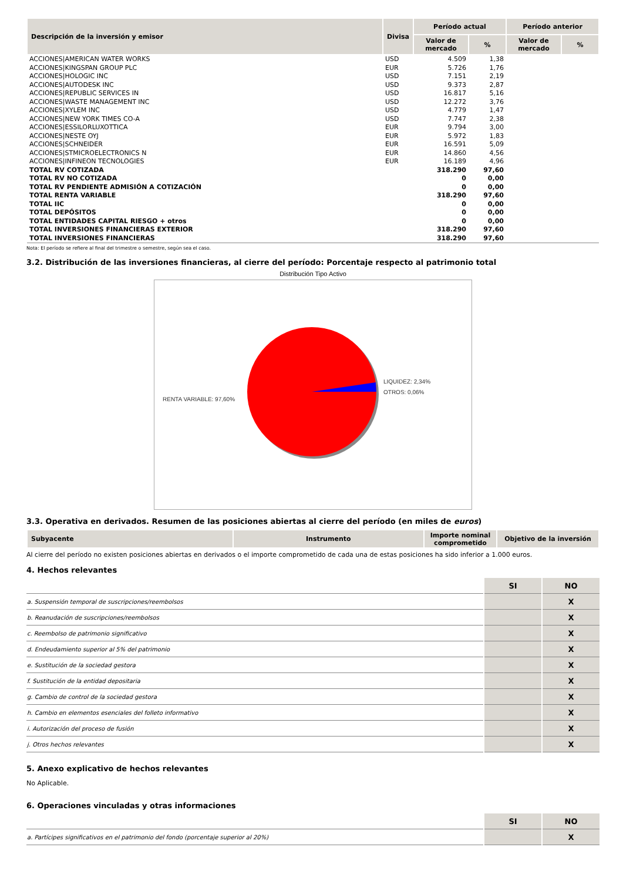| Descripción de la inversión y emisor | Divisa | Período actual | | Período anterior | |
| --- | --- | --- | --- | --- | --- |
| | | Valor de mercado | % | Valor de mercado | % |
| ACCIONES/AMERICAN WATER WORKS | USD | 4.509 | 1,38 | | |
| ACCIONES/KINGSPAN GROUP PLC | EUR | 5.726 | 1,76 | | |
| ACCIONES/HOLOGIC INC | USD | 7.151 | 2,19 | | |
| ACCIONES/AUTODESK INC | USD | 9.373 | 2,87 | | |
| ACCIONES/REPUBLIC SERVICES IN | USD | 16.817 | 5,16 | | |
| ACCIONES/WASTE MANAGEMENT INC | USD | 12.272 | 3,76 | | |
| ACCIONES/XYLEM INC | USD | 4.779 | 1,47 | | |
| ACCIONES/NEW YORK TIMES CO-A | USD | 7.747 | 2,38 | | |
| ACCIONES/ESSILORLUXOTTICA | EUR | 9.794 | 3,00 | | |
| ACCIONES/NESTE OYJ | EUR | 5.972 | 1,83 | | |
| ACCIONES/SCHNEIDER | EUR | 16.591 | 5,09 | | |
| ACCIONES/STMICROELECTRONICS N | EUR | 14.860 | 4,56 | | |
| ACCIONES/INFINEON TECNOLOGIES | EUR | 16.189 | 4,96 | | |
| TOTAL RV COTIZADA | | 318.290 | 97,60 | | |
| TOTAL RV NO COTIZADA | | 0 | 0,00 | | |
| TOTAL RV PENDIENTE ADMISIÓN A COTIZACIÓN | | 0 | 0,00 | | |
| TOTAL RENTA VARIABLE | | 318.290 | 97,60 | | |
| TOTAL IIC | | 0 | 0,00 | | |
| TOTAL DEPÓSITOS | | 0 | 0,00 | | |
| TOTAL ENTIDADES CAPITAL RIESGO + otros | | 0 | 0,00 | | |
| TOTAL INVERSIONES FINANCIERAS EXTERIOR | | 318.290 | 97,60 | | |
| TOTAL INVERSIONES FINANCIERAS | | 318.290 | 97,60 | | |
Nota: El período se refiere al final del trimestre o semestre, según sea el caso.
3.2. Distribución de las inversiones financieras, al cierre del período: Porcentaje respecto al patrimonio total
Distribución Tipo Activo
LIQUIDEZ: 2,34%
OTROS: 0,06%
RENTA VARIABLE: 97,60%
3.3. Operativa en derivados. Resumen de las posiciones abiertas al cierre del período (en miles de euros)
| Subyacente | Instrumento | Importe nominal comprometido | Objetivo de la inversión |
| --- | --- | --- | --- |
Al cierre del período no existen posiciones abiertas en derivados o el importe comprometido de cada una de estas posiciones ha sido inferior a 1.000 euros.
4. Hechos relevantes
| | SI | NO |
| a. Suspensión temporal de suscripciones/reembolsos | | X |
| b. Reanudación de suscripciones/reembolsos | | X |
| c. Reembolso de patrimonio significativo | | X |
| d. Endeudamiento superior al 5% del patrimonio | | X |
| e. Sustitución de la sociedad gestora | | X |
| f. Sustitución de la entidad depositaria | | X |
| g. Cambio de control de la sociedad gestora | | X |
| h. Cambio en elementos esenciales del folleto informativo | | X |
| i. Autorización del proceso de fusión | | X |
| j. Otros hechos relevantes | | X |
5. Anexo explicativo de hechos relevantes
No Aplicable.
6. Operaciones vinculadas y otras informaciones
| | SI | NO |
| a. Partícipes significativos en el patrimonio del fondo (porcentaje superior al 20%) | | X |